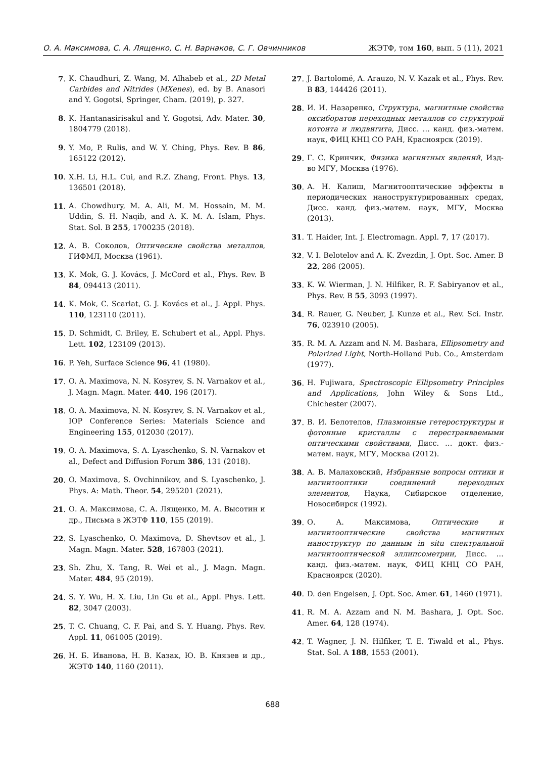О. А. Максимова, С. А. Лященко, С. Н. Варнаков, С. Г. Овчинников ЖЭТФ, том 160, вып. 5 (11), 2021
7. K. Chaudhuri, Z. Wang, M. Alhabeb et al., 2D Metal Carbides and Nitrides (MXenes), ed. by B. Anasori and Y. Gogotsi, Springer, Cham. (2019), p. 327.
8. K. Hantanasirisakul and Y. Gogotsi, Adv. Mater. 30, 1804779 (2018).
9. Y. Mo, P. Rulis, and W. Y. Ching, Phys. Rev. B 86, 165122 (2012).
10. X.H. Li, H.L. Cui, and R.Z. Zhang, Front. Phys. 13, 136501 (2018).
11. A. Chowdhury, M. A. Ali, M. M. Hossain, M. M. Uddin, S. H. Naqib, and A. K. M. A. Islam, Phys. Stat. Sol. B 255, 1700235 (2018).
12. А. В. Соколов, Оптические свойства металлов, ГИФМЛ, Москва (1961).
13. K. Mok, G. J. Kovács, J. McCord et al., Phys. Rev. B 84, 094413 (2011).
14. K. Mok, C. Scarlat, G. J. Kovács et al., J. Appl. Phys. 110, 123110 (2011).
15. D. Schmidt, C. Briley, E. Schubert et al., Appl. Phys. Lett. 102, 123109 (2013).
16. P. Yeh, Surface Science 96, 41 (1980).
17. O. A. Maximova, N. N. Kosyrev, S. N. Varnakov et al., J. Magn. Magn. Mater. 440, 196 (2017).
18. O. A. Maximova, N. N. Kosyrev, S. N. Varnakov et al., IOP Conference Series: Materials Science and Engineering 155, 012030 (2017).
19. O. A. Maximova, S. A. Lyaschenko, S. N. Varnakov et al., Defect and Diffusion Forum 386, 131 (2018).
20. O. Maximova, S. Ovchinnikov, and S. Lyaschenko, J. Phys. A: Math. Theor. 54, 295201 (2021).
21. О. А. Максимова, С. А. Лященко, М. А. Высотин и др., Письма в ЖЭТФ 110, 155 (2019).
22. S. Lyaschenko, O. Maximova, D. Shevtsov et al., J. Magn. Magn. Mater. 528, 167803 (2021).
23. Sh. Zhu, X. Tang, R. Wei et al., J. Magn. Magn. Mater. 484, 95 (2019).
24. S. Y. Wu, H. X. Liu, Lin Gu et al., Appl. Phys. Lett. 82, 3047 (2003).
25. T. C. Chuang, C. F. Pai, and S. Y. Huang, Phys. Rev. Appl. 11, 061005 (2019).
26. Н. Б. Иванова, Н. В. Казак, Ю. В. Князев и др., ЖЭТФ 140, 1160 (2011).
27. J. Bartolomé, A. Arauzo, N. V. Kazak et al., Phys. Rev. B 83, 144426 (2011).
28. И. И. Назаренко, Структура, магнитные свойства оксиборатов переходных металлов со структурой котоита и людвигита, Дисс. … канд. физ.-матем. наук, ФИЦ КНЦ СО РАН, Красноярск (2019).
29. Г. С. Кринчик, Физика магнитных явлений, Изд-во МГУ, Москва (1976).
30. А. Н. Калиш, Магнитооптические эффекты в периодических наноструктурированных средах, Дисс. канд. физ.-матем. наук, МГУ, Москва (2013).
31. T. Haider, Int. J. Electromagn. Appl. 7, 17 (2017).
32. V. I. Belotelov and A. K. Zvezdin, J. Opt. Soc. Amer. B 22, 286 (2005).
33. K. W. Wierman, J. N. Hilfiker, R. F. Sabiryanov et al., Phys. Rev. B 55, 3093 (1997).
34. R. Rauer, G. Neuber, J. Kunze et al., Rev. Sci. Instr. 76, 023910 (2005).
35. R. M. A. Azzam and N. M. Bashara, Ellipsometry and Polarized Light, North-Holland Pub. Co., Amsterdam (1977).
36. H. Fujiwara, Spectroscopic Ellipsometry Principles and Applications, John Wiley & Sons Ltd., Chichester (2007).
37. В. И. Белотелов, Плазмонные гетероструктуры и фотонные кристаллы с перестраиваемыми оптическими свойствами, Дисс. … докт. физ.-матем. наук, МГУ, Москва (2012).
38. А. В. Малаховский, Избранные вопросы оптики и магнитооптики соединений переходных элементов, Наука, Сибирское отделение, Новосибирск (1992).
39. О. А. Максимова, Оптические и магнитооптические свойства магнитных наноструктур по данным in situ спектральной магнитооптической эллипсометрии, Дисс. … канд. физ.-матем. наук, ФИЦ КНЦ СО РАН, Красноярск (2020).
40. D. den Engelsen, J. Opt. Soc. Amer. 61, 1460 (1971).
41. R. M. A. Azzam and N. M. Bashara, J. Opt. Soc. Amer. 64, 128 (1974).
42. T. Wagner, J. N. Hilfiker, T. E. Tiwald et al., Phys. Stat. Sol. A 188, 1553 (2001).
688